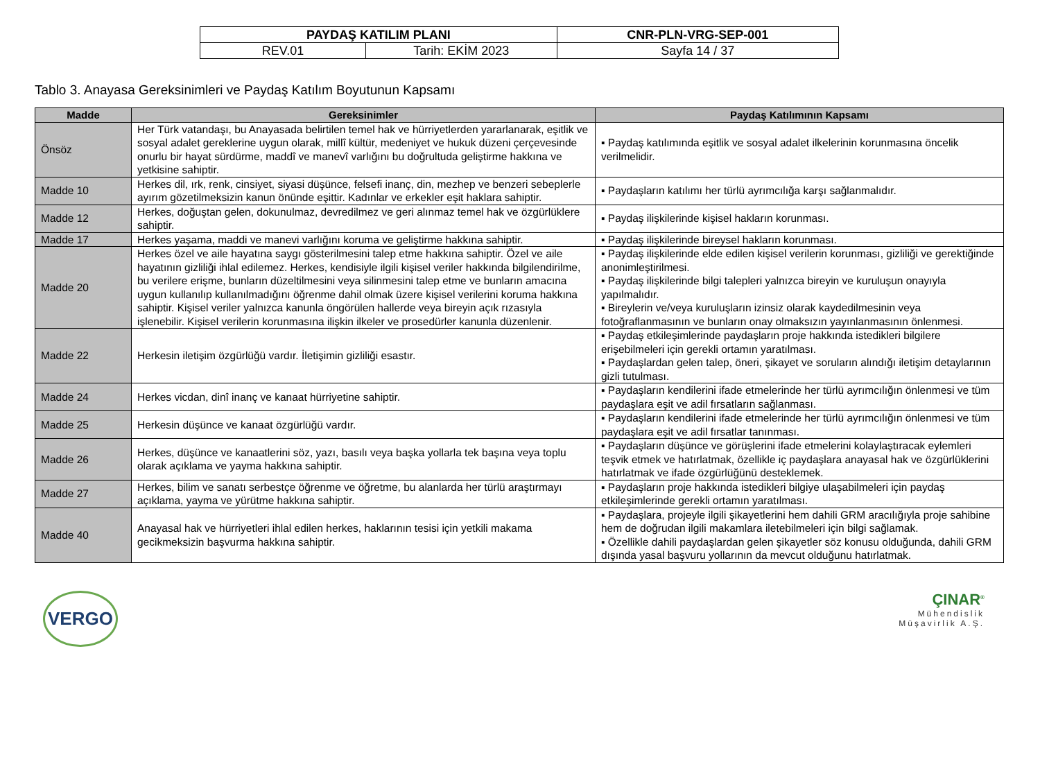| PAYDAŞ KATILIM PLANI | | CNR-PLN-VRG-SEP-001 |
| REV.01 | Tarih: EKİM 2023 | Sayfa 14 / 37 |
Tablo 3. Anayasa Gereksinimleri ve Paydaş Katılım Boyutunun Kapsamı
| Madde | Gereksinimler | Paydaş Katılımının Kapsamı |
| --- | --- | --- |
| Önsöz | Her Türk vatandaşı, bu Anayasada belirtilen temel hak ve hürriyetlerden yararlanarak, eşitlik ve sosyal adalet gereklerine uygun olarak, millî kültür, medeniyet ve hukuk düzeni çerçevesinde onurlu bir hayat sürdürme, maddî ve manevî varlığını bu doğrultuda geliştirme hakkına ve yetkisine sahiptir. | ▪ Paydaş katılımında eşitlik ve sosyal adalet ilkelerinin korunmasına öncelik verilmelidir. |
| Madde 10 | Herkes dil, ırk, renk, cinsiyet, siyasi düşünce, felsefi inanç, din, mezhep ve benzeri sebeplerle ayırım gözetilmeksizin kanun önünde eşittir. Kadınlar ve erkekler eşit haklara sahiptir. | ▪ Paydaşların katılımı her türlü ayrımcılığa karşı sağlanmalıdır. |
| Madde 12 | Herkes, doğuştan gelen, dokunulmaz, devredilmez ve geri alınmaz temel hak ve özgürlüklere sahiptir. | ▪ Paydaş ilişkilerinde kişisel hakların korunması. |
| Madde 17 | Herkes yaşama, maddi ve manevi varlığını koruma ve geliştirme hakkına sahiptir. | ▪ Paydaş ilişkilerinde bireysel hakların korunması. |
| Madde 20 | Herkes özel ve aile hayatına saygı gösterilmesini talep etme hakkına sahiptir. Özel ve aile hayatının gizliliği ihlal edilemez. Herkes, kendisiyle ilgili kişisel veriler hakkında bilgilendirilme, bu verilere erişme, bunların düzeltilmesini veya silinmesini talep etme ve bunların amacına uygun kullanılıp kullanılmadığını öğrenme dahil olmak üzere kişisel verilerini koruma hakkına sahiptir. Kişisel veriler yalnızca kanunla öngörülen hallerde veya bireyin açık rızasıyla işlenebilir. Kişisel verilerin korunmasına ilişkin ilkeler ve prosedürler kanunla düzenlenir. | ▪ Paydaş ilişkilerinde elde edilen kişisel verilerin korunması, gizliliği ve gerektiğinde anonimleştirilmesi. ▪ Paydaş ilişkilerinde bilgi talepleri yalnızca bireyin ve kuruluşun onayıyla yapılmalıdır. ▪ Bireylerin ve/veya kuruluşların izinsiz olarak kaydedilmesinin veya fotoğraflanmasının ve bunların onay olmaksızın yayınlanmasının önlenmesi. |
| Madde 22 | Herkesin iletişim özgürlüğü vardır. İletişimin gizliliği esastır. | ▪ Paydaş etkileşimlerinde paydaşların proje hakkında istedikleri bilgilere erişebilmeleri için gerekli ortamın yaratılması. ▪ Paydaşlardan gelen talep, öneri, şikayet ve soruların alındığı iletişim detaylarının gizli tutulması. |
| Madde 24 | Herkes vicdan, dinî inanç ve kanaat hürriyetine sahiptir. | ▪ Paydaşların kendilerini ifade etmelerinde her türlü ayrımcılığın önlenmesi ve tüm paydaşlara eşit ve adil fırsatların sağlanması. |
| Madde 25 | Herkesin düşünce ve kanaat özgürlüğü vardır. | ▪ Paydaşların kendilerini ifade etmelerinde her türlü ayrımcılığın önlenmesi ve tüm paydaşlara eşit ve adil fırsatlar tanınması. |
| Madde 26 | Herkes, düşünce ve kanaatlerini söz, yazı, basılı veya başka yollarla tek başına veya toplu olarak açıklama ve yayma hakkına sahiptir. | ▪ Paydaşların düşünce ve görüşlerini ifade etmelerini kolaylaştıracak eylemleri teşvik etmek ve hatırlatmak, özellikle iç paydaşlara anayasal hak ve özgürlüklerini hatırlatmak ve ifade özgürlüğünü desteklemek. |
| Madde 27 | Herkes, bilim ve sanatı serbestçe öğrenme ve öğretme, bu alanlarda her türlü araştırmayı açıklama, yayma ve yürütme hakkına sahiptir. | ▪ Paydaşların proje hakkında istedikleri bilgiye ulaşabilmeleri için paydaş etkileşimlerinde gerekli ortamın yaratılması. |
| Madde 40 | Anayasal hak ve hürriyetleri ihlal edilen herkes, haklarının tesisi için yetkili makama gecikmeksizin başvurma hakkına sahiptir. | ▪ Paydaşlara, projeyle ilgili şikayetlerini hem dahili GRM aracılığıyla proje sahibine hem de doğrudan ilgili makamlara iletebilmeleri için bilgi sağlamak. ▪ Özellikle dahili paydaşlardan gelen şikayetler söz konusu olduğunda, dahili GRM dışında yasal başvuru yollarının da mevcut olduğunu hatırlatmak. |
VERGO
ÇINAR<sup>®</sup>
Mühendislik
Müşavirlik A.Ş.